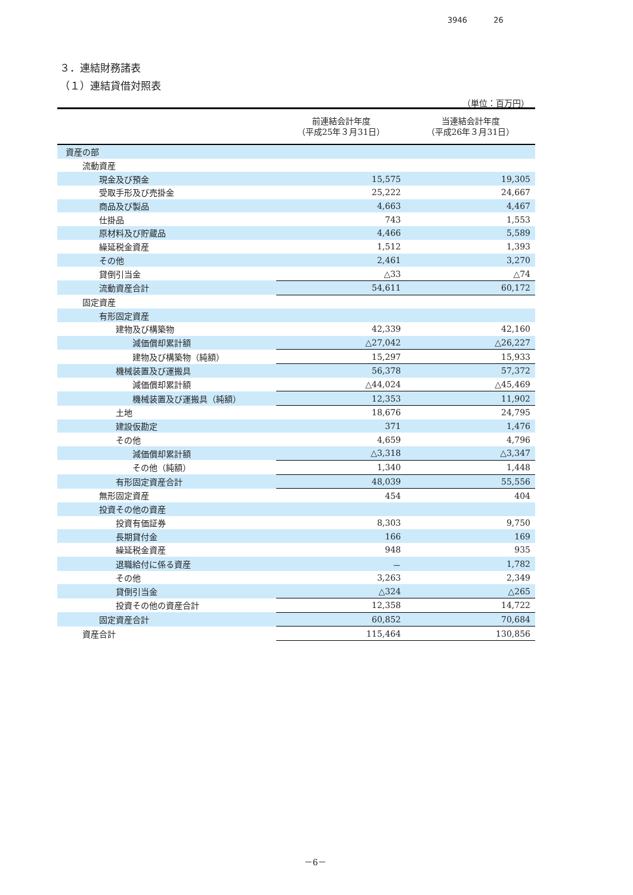3946 26
３．連結財務諸表
（１）連結貸借対照表
（単位：百万円）
| | 前連結会計年度 （平成25年３月31日） | 当連結会計年度 （平成26年３月31日） |
| --- | --- | --- |
| 資産の部 | | |
| 流動資産 | | |
| 現金及び預金 | 15,575 | 19,305 |
| 受取手形及び売掛金 | 25,222 | 24,667 |
| 商品及び製品 | 4,663 | 4,467 |
| 仕掛品 | 743 | 1,553 |
| 原材料及び貯蔵品 | 4,466 | 5,589 |
| 繰延税金資産 | 1,512 | 1,393 |
| その他 | 2,461 | 3,270 |
| 貸倒引当金 | △33 | △74 |
| 流動資産合計 | 54,611 | 60,172 |
| 固定資産 | | |
| 有形固定資産 | | |
| 建物及び構築物 | 42,339 | 42,160 |
| 減価償却累計額 | △27,042 | △26,227 |
| 建物及び構築物（純額） | 15,297 | 15,933 |
| 機械装置及び運搬具 | 56,378 | 57,372 |
| 減価償却累計額 | △44,024 | △45,469 |
| 機械装置及び運搬具（純額） | 12,353 | 11,902 |
| 土地 | 18,676 | 24,795 |
| 建設仮勘定 | 371 | 1,476 |
| その他 | 4,659 | 4,796 |
| 減価償却累計額 | △3,318 | △3,347 |
| その他（純額） | 1,340 | 1,448 |
| 有形固定資産合計 | 48,039 | 55,556 |
| 無形固定資産 | 454 | 404 |
| 投資その他の資産 | | |
| 投資有価証券 | 8,303 | 9,750 |
| 長期貸付金 | 166 | 169 |
| 繰延税金資産 | 948 | 935 |
| 退職給付に係る資産 | － | 1,782 |
| その他 | 3,263 | 2,349 |
| 貸倒引当金 | △324 | △265 |
| 投資その他の資産合計 | 12,358 | 14,722 |
| 固定資産合計 | 60,852 | 70,684 |
| 資産合計 | 115,464 | 130,856 |
－6－